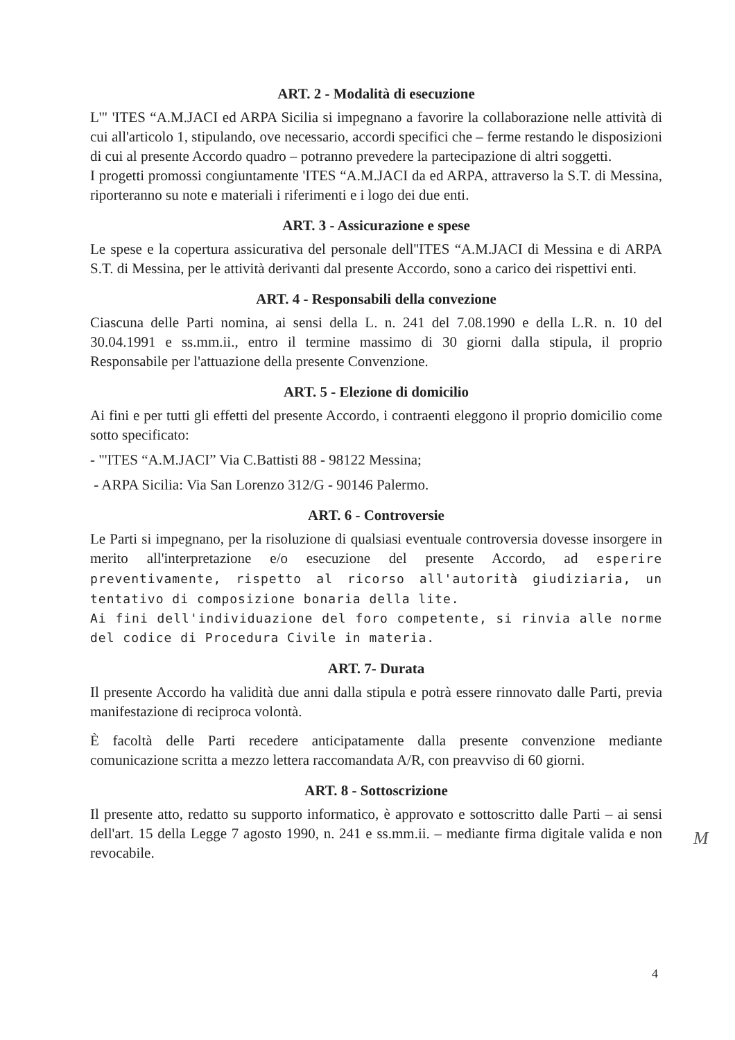ART. 2 - Modalità di esecuzione
L'" 'ITES “A.M.JACI ed ARPA Sicilia si impegnano a favorire la collaborazione nelle attività di cui all'articolo 1, stipulando, ove necessario, accordi specifici che – ferme restando le disposizioni di cui al presente Accordo quadro – potranno prevedere la partecipazione di altri soggetti.
I progetti promossi congiuntamente 'ITES “A.M.JACI da ed ARPA, attraverso la S.T. di Messina, riporteranno su note e materiali i riferimenti e i logo dei due enti.
ART. 3 - Assicurazione e spese
Le spese e la copertura assicurativa del personale dell''ITES “A.M.JACI di Messina e di ARPA S.T. di Messina, per le attività derivanti dal presente Accordo, sono a carico dei rispettivi enti.
ART. 4 - Responsabili della convezione
Ciascuna delle Parti nomina, ai sensi della L. n. 241 del 7.08.1990 e della L.R. n. 10 del 30.04.1991 e ss.mm.ii., entro il termine massimo di 30 giorni dalla stipula, il proprio Responsabile per l'attuazione della presente Convenzione.
ART. 5 - Elezione di domicilio
Ai fini e per tutti gli effetti del presente Accordo, i contraenti eleggono il proprio domicilio come sotto specificato:
- "'ITES “A.M.JACI” Via C.Battisti 88 - 98122 Messina;
- ARPA Sicilia: Via San Lorenzo 312/G - 90146 Palermo.
ART. 6 - Controversie
Le Parti si impegnano, per la risoluzione di qualsiasi eventuale controversia dovesse insorgere in merito all'interpretazione e/o esecuzione del presente Accordo, ad esperire preventivamente, rispetto al ricorso all'autorità giudiziaria, un tentativo di composizione bonaria della lite.
Ai fini dell'individuazione del foro competente, si rinvia alle norme del codice di Procedura Civile in materia.
ART. 7- Durata
Il presente Accordo ha validità due anni dalla stipula e potrà essere rinnovato dalle Parti, previa manifestazione di reciproca volontà.
È facoltà delle Parti recedere anticipatamente dalla presente convenzione mediante comunicazione scritta a mezzo lettera raccomandata A/R, con preavviso di 60 giorni.
ART. 8 - Sottoscrizione
Il presente atto, redatto su supporto informatico, è approvato e sottoscritto dalle Parti – ai sensi dell'art. 15 della Legge 7 agosto 1990, n. 241 e ss.mm.ii. – mediante firma digitale valida e non revocabile.
M
4